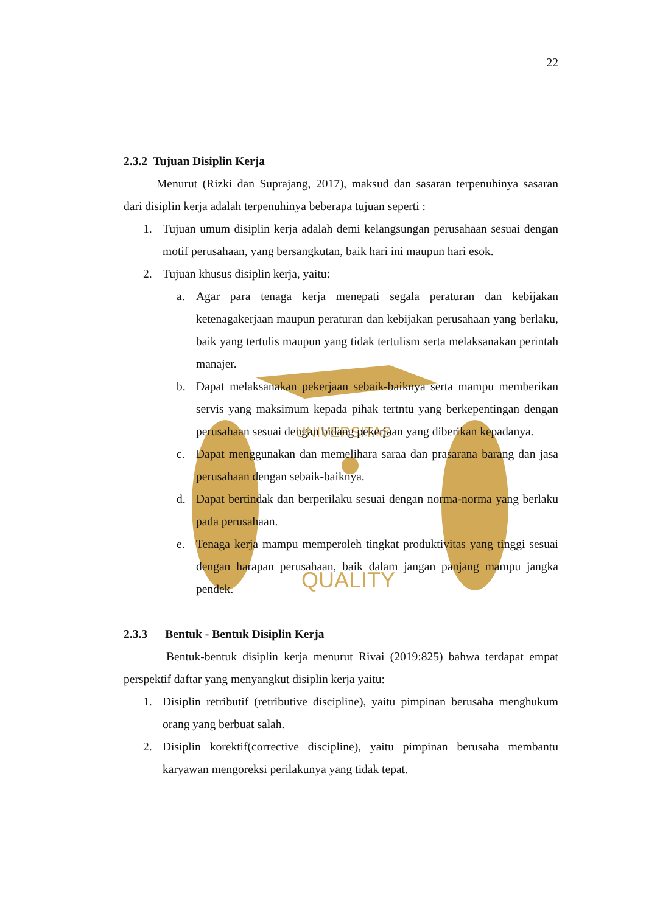UNIVERSITAS
QUALITY
22
2.3.2 Tujuan Disiplin Kerja
Menurut (Rizki dan Suprajang, 2017), maksud dan sasaran terpenuhinya sasaran dari disiplin kerja adalah terpenuhinya beberapa tujuan seperti :
1. Tujuan umum disiplin kerja adalah demi kelangsungan perusahaan sesuai dengan motif perusahaan, yang bersangkutan, baik hari ini maupun hari esok.
2. Tujuan khusus disiplin kerja, yaitu:
a. Agar para tenaga kerja menepati segala peraturan dan kebijakan ketenagakerjaan maupun peraturan dan kebijakan perusahaan yang berlaku, baik yang tertulis maupun yang tidak tertulism serta melaksanakan perintah manajer.
b. Dapat melaksanakan pekerjaan sebaik-baiknya serta mampu memberikan servis yang maksimum kepada pihak tertntu yang berkepentingan dengan perusahaan sesuai dengan bidang pekerjaan yang diberikan kepadanya.
c. Dapat menggunakan dan memelihara saraa dan prasarana barang dan jasa perusahaan dengan sebaik-baiknya.
d. Dapat bertindak dan berperilaku sesuai dengan norma-norma yang berlaku pada perusahaan.
e. Tenaga kerja mampu memperoleh tingkat produktivitas yang tinggi sesuai dengan harapan perusahaan, baik dalam jangan panjang mampu jangka pendek.
2.3.3 Bentuk - Bentuk Disiplin Kerja
Bentuk-bentuk disiplin kerja menurut Rivai (2019:825) bahwa terdapat empat perspektif daftar yang menyangkut disiplin kerja yaitu:
1. Disiplin retributif (retributive discipline), yaitu pimpinan berusaha menghukum orang yang berbuat salah.
2. Disiplin korektif(corrective discipline), yaitu pimpinan berusaha membantu karyawan mengoreksi perilakunya yang tidak tepat.